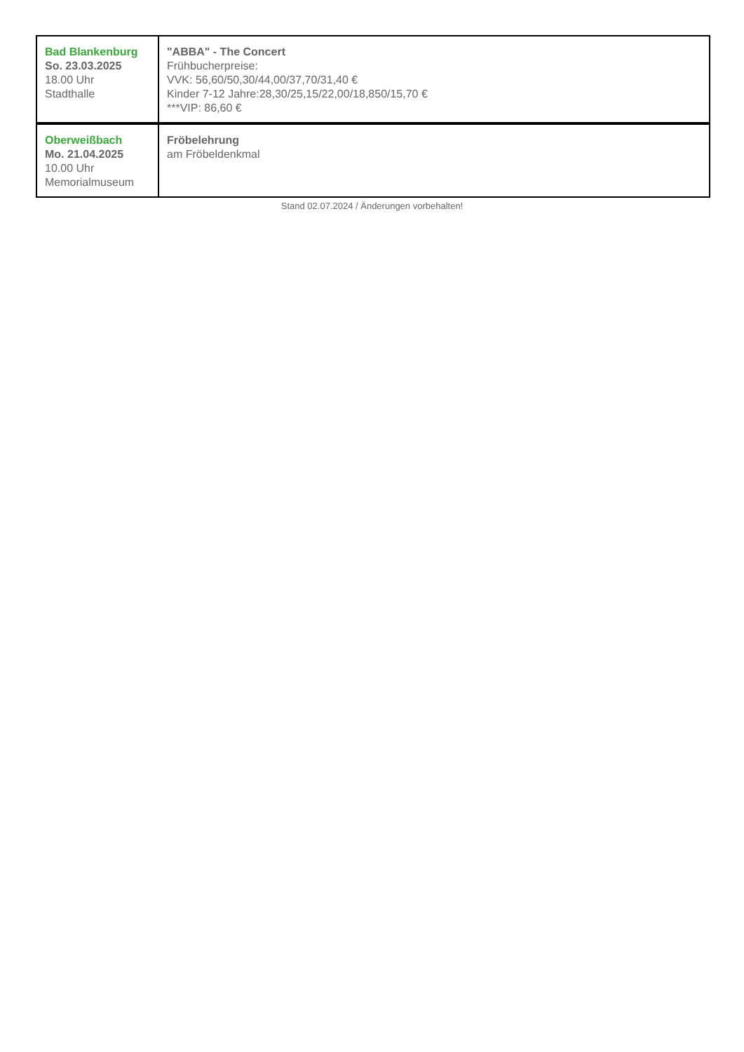| Bad Blankenburg So. 23.03.2025 18.00 Uhr Stadthalle | "ABBA" - The Concert Frühbucherpreise: VVK: 56,60/50,30/44,00/37,70/31,40 € Kinder 7-12 Jahre:28,30/25,15/22,00/18,850/15,70 € ***VIP: 86,60 € |
| Oberweißbach Mo. 21.04.2025 10.00 Uhr Memorialmuseum | Fröbelehrung am Fröbeldenkmal |
Stand 02.07.2024 / Änderungen vorbehalten!